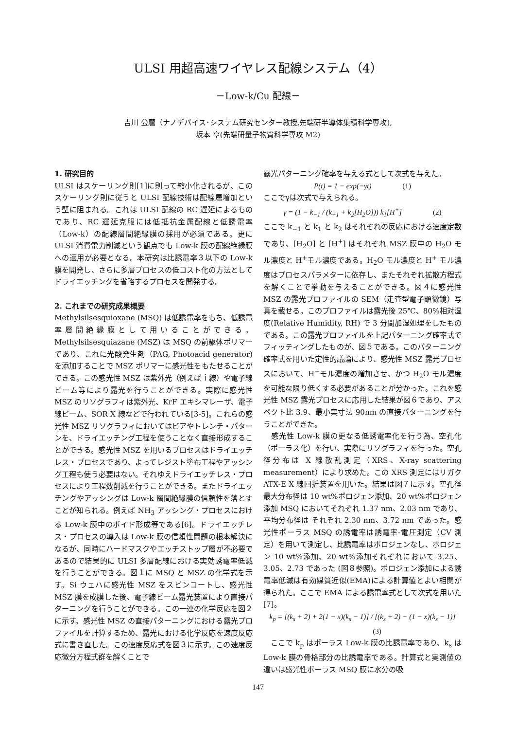ULSI 用超高速ワイヤレス配線システム（4）
－Low-k/Cu 配線－
吉川 公麿（ナノデバイス･システム研究センター教授,先端研半導体集積科学専攻),
坂本 亨(先端研量子物質科学専攻 M2)
1. 研究目的
ULSI はスケーリング則[1]に則って縮小化されるが、このスケーリング則に従うと ULSI 配線技術は配線層増加という壁に阻まれる。これは ULSI 配線の RC 遅延によるものであり、RC 遅延克服には低抵抗金属配線と低誘電率（Low-k）の配線層間絶縁膜の採用が必須である。更に ULSI 消費電力削減という観点でも Low-k 膜の配線絶縁膜への適用が必要となる。本研究は比誘電率３以下の Low-k 膜を開発し、さらに多層プロセスの低コスト化の方法としてドライエッチングを省略するプロセスを開発する。
2. これまでの研究成果概要
Methylsilsesquioxane (MSQ) は低誘電率をもち、低誘電率層間絶縁膜として用いることができる。Methylsilsesquiazane (MSZ) は MSQ の前駆体ポリマーであり、これに光酸発生剤（PAG, Photoacid generator)を添加することで MSZ ポリマーに感光性をもたせることができる。この感光性 MSZ は紫外光（例えばｉ線）や電子線ビーム等により露光を行うことができる。実際に感光性 MSZ のリソグラフィは紫外光、KrF エキシマレーザ、電子線ビーム、SOR X 線などで行われている[3-5]。これらの感光性 MSZ リソグラフィにおいてはビアやトレンチ・パターンを、ドライエッチング工程を使うことなく直接形成することができる。感光性 MSZ を用いるプロセスはドライエッチレス・プロセスであり、よってレジスト塗布工程やアッシング工程も使う必要はない。それゆえドライエッチレス・プロセスにより工程数削減を行うことができる。またドライエッチングやアッシングは Low-k 層間絶縁膜の信頼性を落とすことが知られる。例えば NH<sub>3</sub> アッシング・プロセスにおける Low-k 膜中のボイド形成等である[6]。ドライエッチレス・プロセスの導入は Low-k 膜の信頼性問題の根本解決になるが、同時にハードマスクやエッチストップ層が不必要であるので結果的に ULSI 多層配線における実効誘電率低減を行うことができる。図１に MSQ と MSZ の化学式を示す。Si ウェハに感光性 MSZ をスピンコートし、感光性 MSZ 膜を成膜した後、電子線ビーム露光装置により直接パターニングを行うことができる。この一連の化学反応を図２に示す。感光性 MSZ の直接パターニングにおける露光プロファイルを計算するため、露光における化学反応を速度反応式に書き直した。この速度反応式を図３に示す。この速度反応微分方程式群を解くことで
露光パターニング確率を与える式として次式を与えた。
P(t) = 1 − exp(−γt) (1)
ここでγは次式で与えられる。
γ = (1 − k<sub>−1</sub> / (k<sub>−1</sub> + k<sub>2</sub>[H<sub>2</sub>O])) k<sub>1</sub>[H<sup>+</sup>] (2)
ここで k<sub>−1</sub> と k<sub>1</sub> と k<sub>2</sub> はそれぞれの反応における速度定数であり、[H<sub>2</sub>O] と [H<sup>+</sup>] はそれぞれ MSZ 膜中の H<sub>2</sub>O モル濃度と H<sup>+</sup>モル濃度である。H<sub>2</sub>O モル濃度と H<sup>+</sup> モル濃度はプロセスパラメターに依存し、またそれぞれ拡散方程式を解くことで挙動を与えることができる。図４に感光性 MSZ の露光プロファイルの SEM（走査型電子顕微鏡）写真を載せる。このプロファイルは露光後 25℃、80%相対湿度(Relative Humidity, RH) で 3 分間加湿処理をしたものである。この露光プロファイルを上記パターニング確率式でフィッティングしたものが、図５である。このパターニング確率式を用いた定性的議論により、感光性 MSZ 露光プロセスにおいて、H<sup>+</sup>モル濃度の増加させ、かつ H<sub>2</sub>O モル濃度を可能な限り低くする必要があることが分かった。これを感光性 MSZ 露光プロセスに応用した結果が図６であり、アスペクト比 3.9、最小実寸法 90nm の直接パターニングを行うことができた。
　感光性 Low-k 膜の更なる低誘電率化を行う為、空孔化（ポーラス化）を行い、実際にリソグラフィを行った。空孔径分布は X 線散乱測定（XRS、X-ray scattering measurement）により求めた。この XRS 測定にはリガク ATX-E X 線回折装置を用いた。結果は図７に示す。空孔径最大分布径は 10 wt%ポロジェン添加、20 wt%ポロジェン添加 MSQ においてそれぞれ 1.37 nm、2.03 nm であり、平均分布径は それぞれ 2.30 nm、3.72 nm であった。感光性ポーラス MSQ の誘電率は誘電率-電圧測定（CV 測定）を用いて測定し、比誘電率はポロジェンなし、ポロジェン 10 wt%添加、20 wt%添加それぞれにおいて 3.25、3.05、2.73 であった (図８参照)。ポロジェン添加による誘電率低減は有効媒質近似(EMA)による計算値とよい相関が得られた。ここで EMA による誘電率式として次式を用いた[7]。
k<sub>p</sub> = [(k<sub>s</sub> + 2) + 2(1 − x)(k<sub>s</sub> − 1)] / [(k<sub>s</sub> + 2) − (1 − x)(k<sub>s</sub> − 1)] (3)
　ここで k<sub>p</sub> はポーラス Low-k 膜の比誘電率であり、k<sub>s</sub> は Low-k 膜の骨格部分の比誘電率である。計算式と実測値の違いは感光性ポーラス MSQ 膜に水分の吸
147